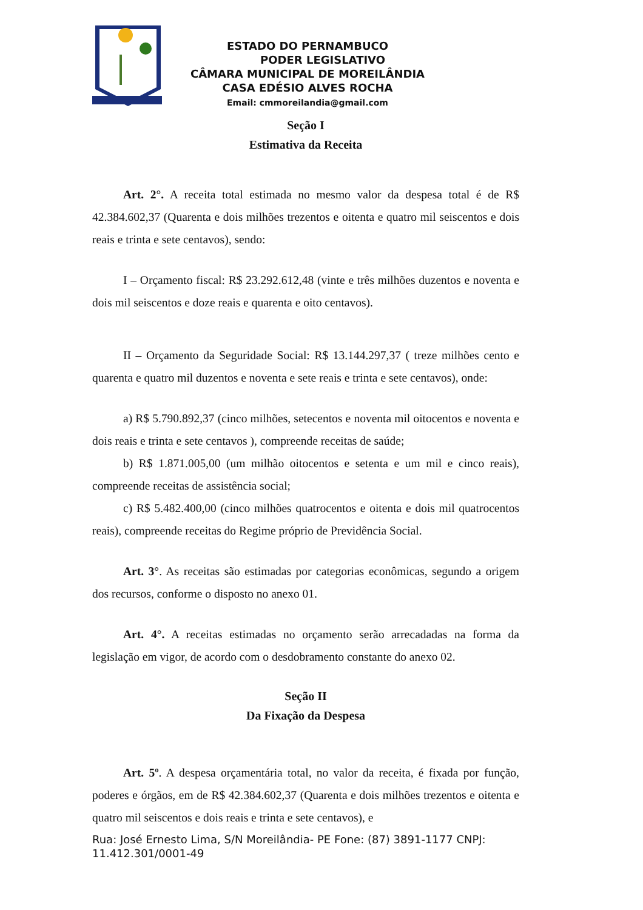ESTADO DO PERNAMBUCO
PODER LEGISLATIVO
CÂMARA MUNICIPAL DE MOREILÂNDIA
CASA EDÉSIO ALVES ROCHA
Email: cmmoreilandia@gmail.com
Seção I
Estimativa da Receita
Art. 2°. A receita total estimada no mesmo valor da despesa total é de R$ 42.384.602,37 (Quarenta e dois milhões trezentos e oitenta e quatro mil seiscentos e dois reais e trinta e sete centavos), sendo:
I – Orçamento fiscal: R$ 23.292.612,48 (vinte e três milhões duzentos e noventa e dois mil seiscentos e doze reais e quarenta e oito centavos).
II – Orçamento da Seguridade Social: R$ 13.144.297,37 ( treze milhões cento e quarenta e quatro mil duzentos e noventa e sete reais e trinta e sete centavos), onde:
a) R$ 5.790.892,37 (cinco milhões, setecentos e noventa mil oitocentos e noventa e dois reais e trinta e sete centavos ), compreende receitas de saúde;
b) R$ 1.871.005,00 (um milhão oitocentos e setenta e um mil e cinco reais), compreende receitas de assistência social;
c) R$ 5.482.400,00 (cinco milhões quatrocentos e oitenta e dois mil quatrocentos reais), compreende receitas do Regime próprio de Previdência Social.
Art. 3°. As receitas são estimadas por categorias econômicas, segundo a origem dos recursos, conforme o disposto no anexo 01.
Art. 4°. A receitas estimadas no orçamento serão arrecadadas na forma da legislação em vigor, de acordo com o desdobramento constante do anexo 02.
Seção II
Da Fixação da Despesa
Art. 5º. A despesa orçamentária total, no valor da receita, é fixada por função, poderes e órgãos, em de R$ 42.384.602,37 (Quarenta e dois milhões trezentos e oitenta e quatro mil seiscentos e dois reais e trinta e sete centavos), e
Rua: José Ernesto Lima, S/N Moreilândia- PE Fone: (87) 3891-1177 CNPJ: 11.412.301/0001-49